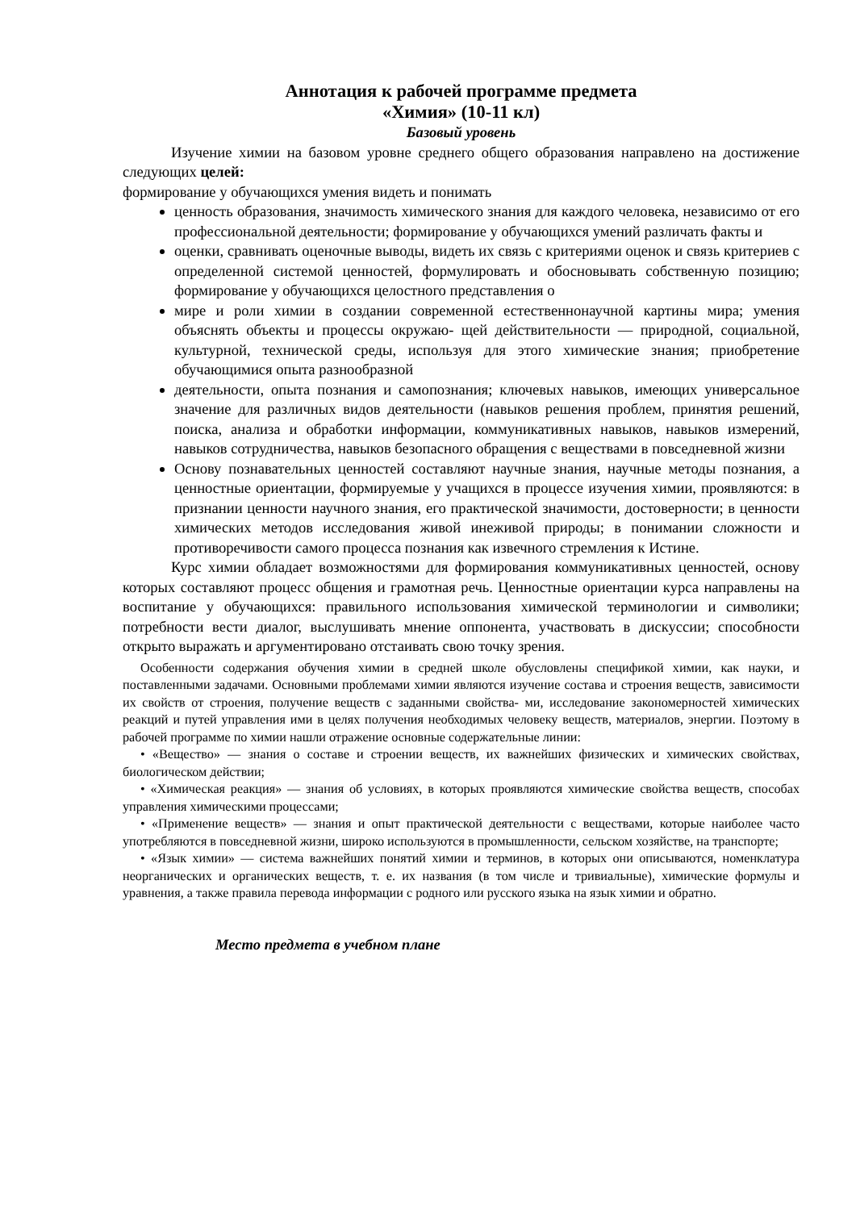Аннотация к рабочей программе предмета
«Химия» (10-11 кл)
Базовый уровень
Изучение химии на базовом уровне среднего общего образования направлено на достижение следующих целей:
формирование у обучающихся умения видеть и понимать
ценность образования, значимость химического знания для каждого человека, независимо от его профессиональной деятельности; формирование у обучающихся умений различать факты и
оценки, сравнивать оценочные выводы, видеть их связь с критериями оценок и связь критериев с определенной системой ценностей, формулировать и обосновывать собственную позицию; формирование у обучающихся целостного представления о
мире и роли химии в создании современной естественнонаучной картины мира; умения объяснять объекты и процессы окружаю- щей действительности — природной, социальной, культурной, технической среды, используя для этого химические знания; приобретение обучающимися опыта разнообразной
деятельности, опыта познания и самопознания; ключевых навыков, имеющих универсальное значение для различных видов деятельности (навыков решения проблем, принятия решений, поиска, анализа и обработки информации, коммуникативных навыков, навыков измерений, навыков сотрудничества, навыков безопасного обращения с веществами в повседневной жизни
Основу познавательных ценностей составляют научные знания, научные методы познания, а ценностные ориентации, формируемые у учащихся в процессе изучения химии, проявляются: в признании ценности научного знания, его практической значимости, достоверности; в ценности химических методов исследования живой инеживой природы; в понимании сложности и противоречивости самого процесса познания как извечного стремления к Истине.
Курс химии обладает возможностями для формирования коммуникативных ценностей, основу которых составляют процесс общения и грамотная речь. Ценностные ориентации курса направлены на воспитание у обучающихся: правильного использования химической терминологии и символики; потребности вести диалог, выслушивать мнение оппонента, участвовать в дискуссии; способности открыто выражать и аргументировано отстаивать свою точку зрения.
Особенности содержания обучения химии в средней школе обусловлены спецификой химии, как науки, и поставленными задачами. Основными проблемами химии являются изучение состава и строения веществ, зависимости их свойств от строения, получение веществ с заданными свойства- ми, исследование закономерностей химических реакций и путей управления ими в целях получения необходимых человеку веществ, материалов, энергии. Поэтому в рабочей программе по химии нашли отражение основные содержательные линии:
• «Вещество» — знания о составе и строении веществ, их важнейших физических и химических свойствах, биологическом действии;
• «Химическая реакция» — знания об условиях, в которых проявляются химические свойства веществ, способах управления химическими процессами;
• «Применение веществ» — знания и опыт практической деятельности с веществами, которые наиболее часто употребляются в повседневной жизни, широко используются в промышленности, сельском хозяйстве, на транспорте;
• «Язык химии» — система важнейших понятий химии и терминов, в которых они описываются, номенклатура неорганических и органических веществ, т. е. их названия (в том числе и тривиальные), химические формулы и уравнения, а также правила перевода информации с родного или русского языка на язык химии и обратно.
Место предмета в учебном плане